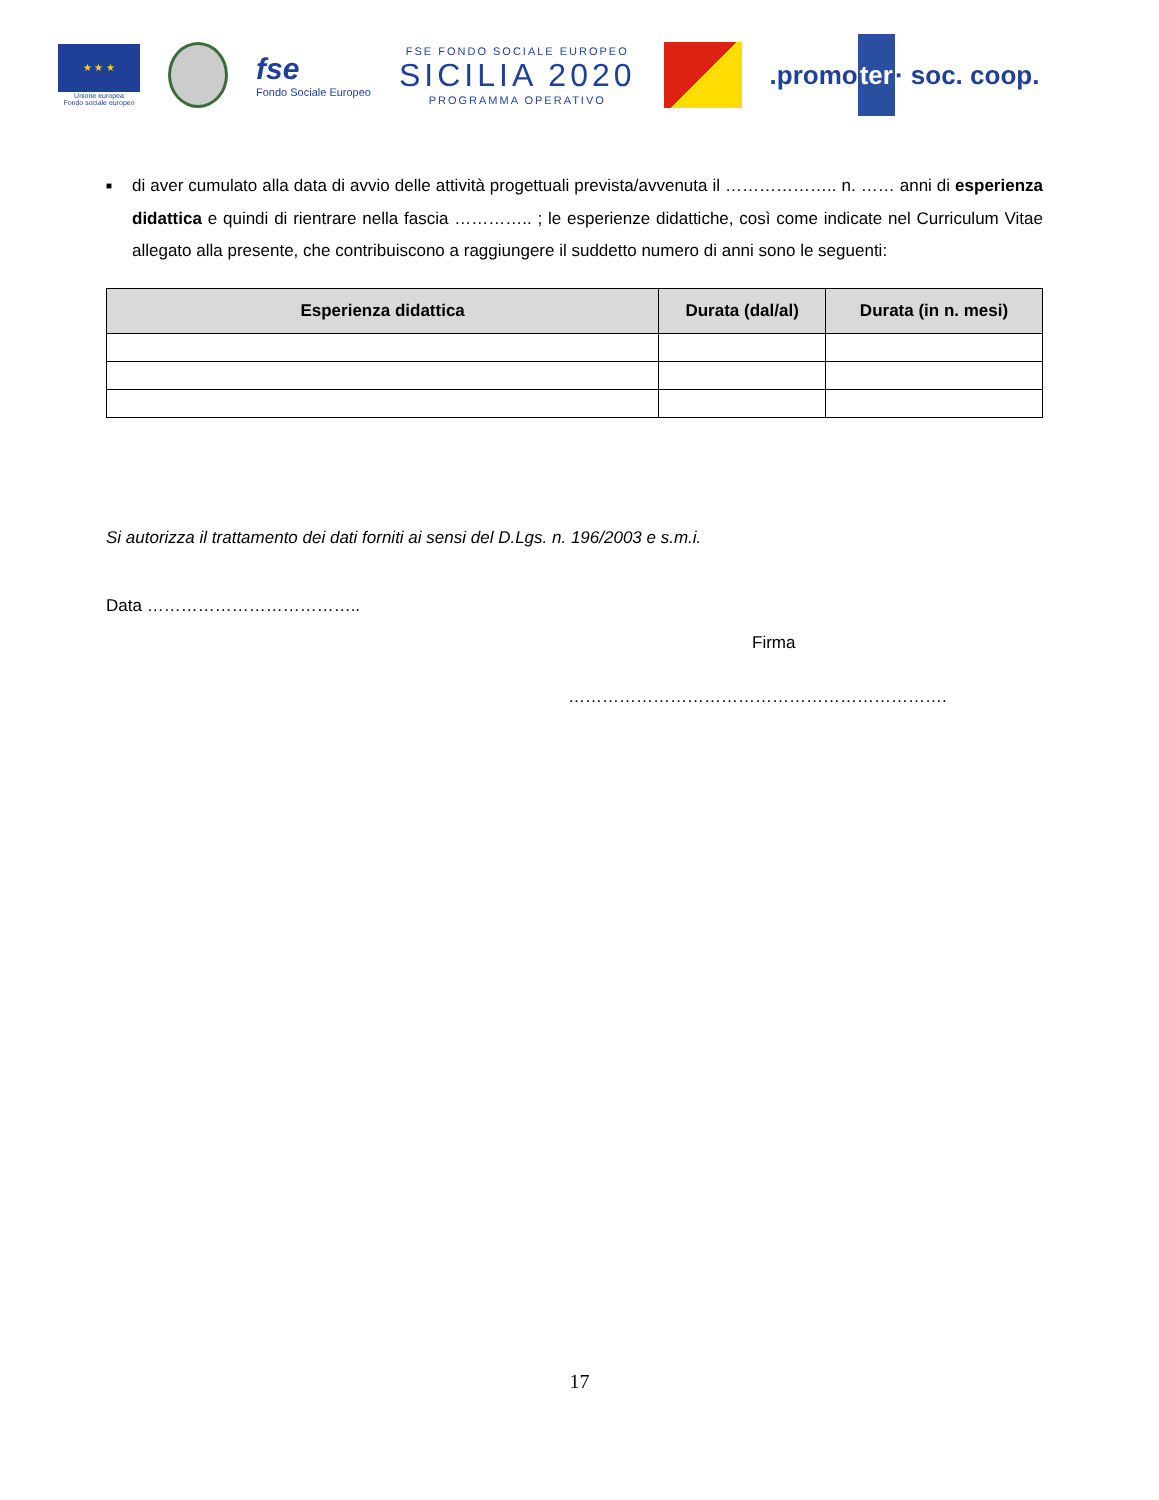★ ★ ★
Unione europea
Fondo sociale europeo
fse
Fondo Sociale Europeo
FSE FONDO SOCIALE EUROPEO
SICILIA 2020
PROGRAMMA OPERATIVO
.promoter· soc. coop.
■
di aver cumulato alla data di avvio delle attività progettuali prevista/avvenuta il ……………….. n. …… anni di esperienza didattica e quindi di rientrare nella fascia ………….. ; le esperienze didattiche, così come indicate nel Curriculum Vitae allegato alla presente, che contribuiscono a raggiungere il suddetto numero di anni sono le seguenti:
| Esperienza didattica | Durata (dal/al) | Durata (in n. mesi) |
| --- | --- | --- |
Si autorizza il trattamento dei dati forniti ai sensi del D.Lgs. n. 196/2003 e s.m.i.
Data ………………………………..
Firma
………………………………………………………….
17